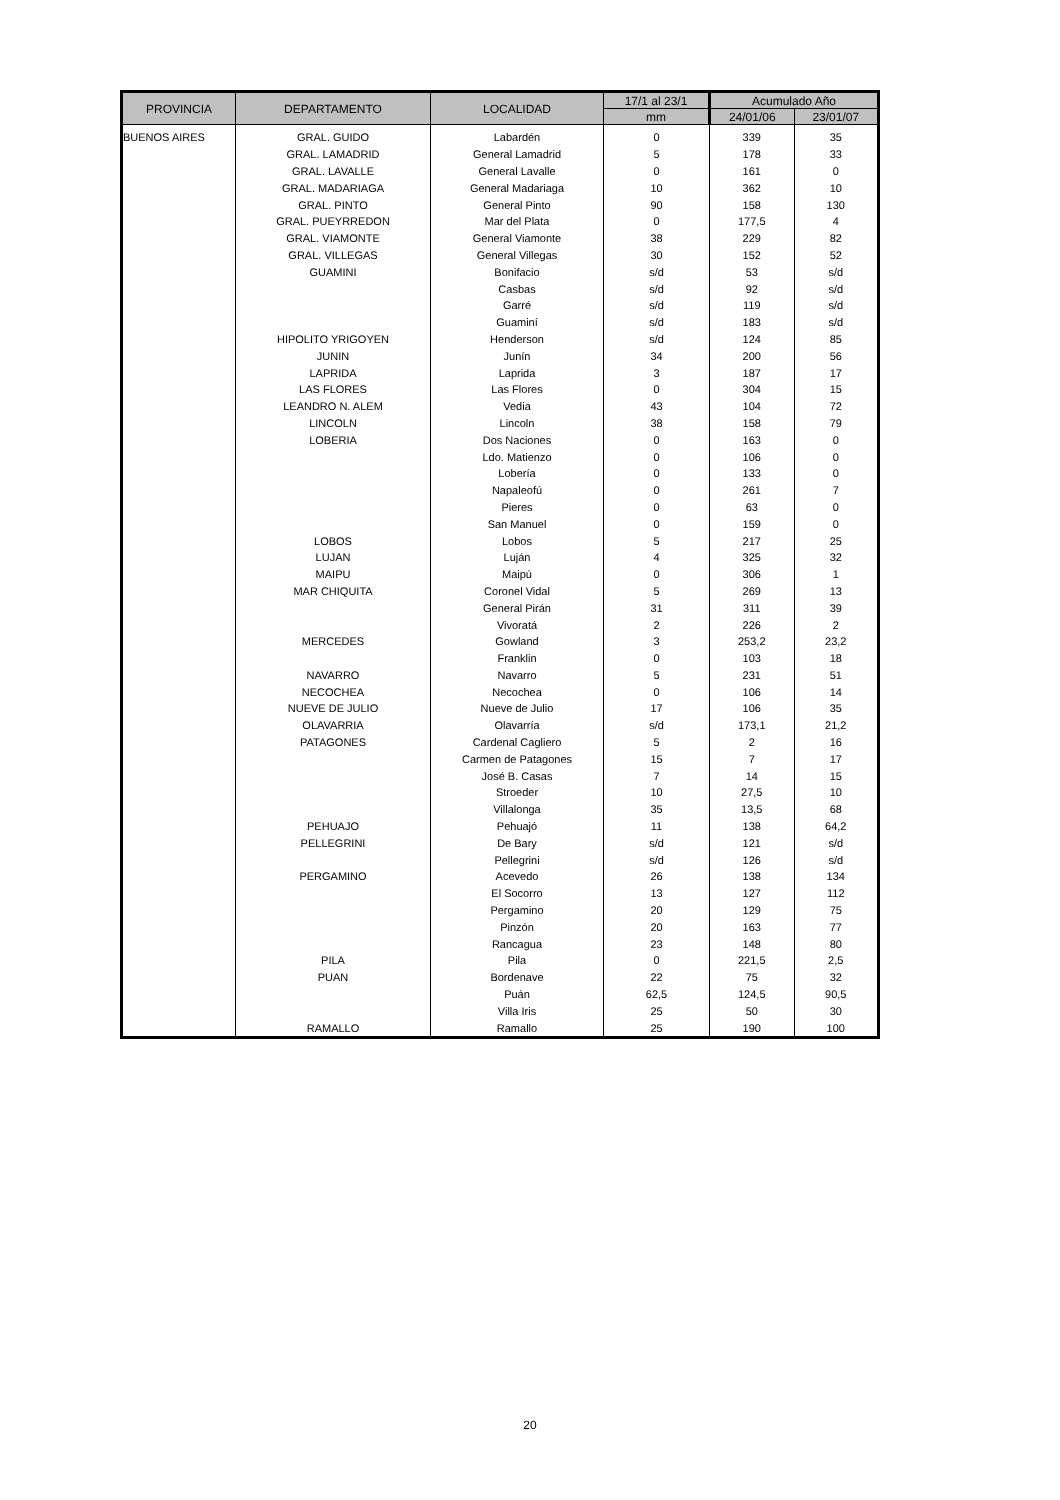| PROVINCIA | DEPARTAMENTO | LOCALIDAD | 17/1 al 23/1 | Acumulado Año | |
| --- | --- | --- | --- | --- | --- |
| | | | mm | 24/01/06 | 23/01/07 |
| BUENOS AIRES | GRAL. GUIDO | Labardén | 0 | 339 | 35 |
| | GRAL. LAMADRID | General Lamadrid | 5 | 178 | 33 |
| | GRAL. LAVALLE | General Lavalle | 0 | 161 | 0 |
| | GRAL. MADARIAGA | General Madariaga | 10 | 362 | 10 |
| | GRAL. PINTO | General Pinto | 90 | 158 | 130 |
| | GRAL. PUEYRREDON | Mar del Plata | 0 | 177,5 | 4 |
| | GRAL. VIAMONTE | General Viamonte | 38 | 229 | 82 |
| | GRAL. VILLEGAS | General Villegas | 30 | 152 | 52 |
| | GUAMINI | Bonifacio | s/d | 53 | s/d |
| | | Casbas | s/d | 92 | s/d |
| | | Garré | s/d | 119 | s/d |
| | | Guaminí | s/d | 183 | s/d |
| | HIPOLITO YRIGOYEN | Henderson | s/d | 124 | 85 |
| | JUNIN | Junín | 34 | 200 | 56 |
| | LAPRIDA | Laprida | 3 | 187 | 17 |
| | LAS FLORES | Las Flores | 0 | 304 | 15 |
| | LEANDRO N. ALEM | Vedia | 43 | 104 | 72 |
| | LINCOLN | Lincoln | 38 | 158 | 79 |
| | LOBERIA | Dos Naciones | 0 | 163 | 0 |
| | | Ldo. Matienzo | 0 | 106 | 0 |
| | | Lobería | 0 | 133 | 0 |
| | | Napaleofú | 0 | 261 | 7 |
| | | Pieres | 0 | 63 | 0 |
| | | San Manuel | 0 | 159 | 0 |
| | LOBOS | Lobos | 5 | 217 | 25 |
| | LUJAN | Luján | 4 | 325 | 32 |
| | MAIPU | Maipú | 0 | 306 | 1 |
| | MAR CHIQUITA | Coronel Vidal | 5 | 269 | 13 |
| | | General Pirán | 31 | 311 | 39 |
| | | Vivoratá | 2 | 226 | 2 |
| | MERCEDES | Gowland | 3 | 253,2 | 23,2 |
| | | Franklin | 0 | 103 | 18 |
| | NAVARRO | Navarro | 5 | 231 | 51 |
| | NECOCHEA | Necochea | 0 | 106 | 14 |
| | NUEVE DE JULIO | Nueve de Julio | 17 | 106 | 35 |
| | OLAVARRIA | Olavarría | s/d | 173,1 | 21,2 |
| | PATAGONES | Cardenal Cagliero | 5 | 2 | 16 |
| | | Carmen de Patagones | 15 | 7 | 17 |
| | | José B. Casas | 7 | 14 | 15 |
| | | Stroeder | 10 | 27,5 | 10 |
| | | Villalonga | 35 | 13,5 | 68 |
| | PEHUAJO | Pehuajó | 11 | 138 | 64,2 |
| | PELLEGRINI | De Bary | s/d | 121 | s/d |
| | | Pellegrini | s/d | 126 | s/d |
| | PERGAMINO | Acevedo | 26 | 138 | 134 |
| | | El Socorro | 13 | 127 | 112 |
| | | Pergamino | 20 | 129 | 75 |
| | | Pinzón | 20 | 163 | 77 |
| | | Rancagua | 23 | 148 | 80 |
| | PILA | Pila | 0 | 221,5 | 2,5 |
| | PUAN | Bordenave | 22 | 75 | 32 |
| | | Puán | 62,5 | 124,5 | 90,5 |
| | | Villa Iris | 25 | 50 | 30 |
| | RAMALLO | Ramallo | 25 | 190 | 100 |
20